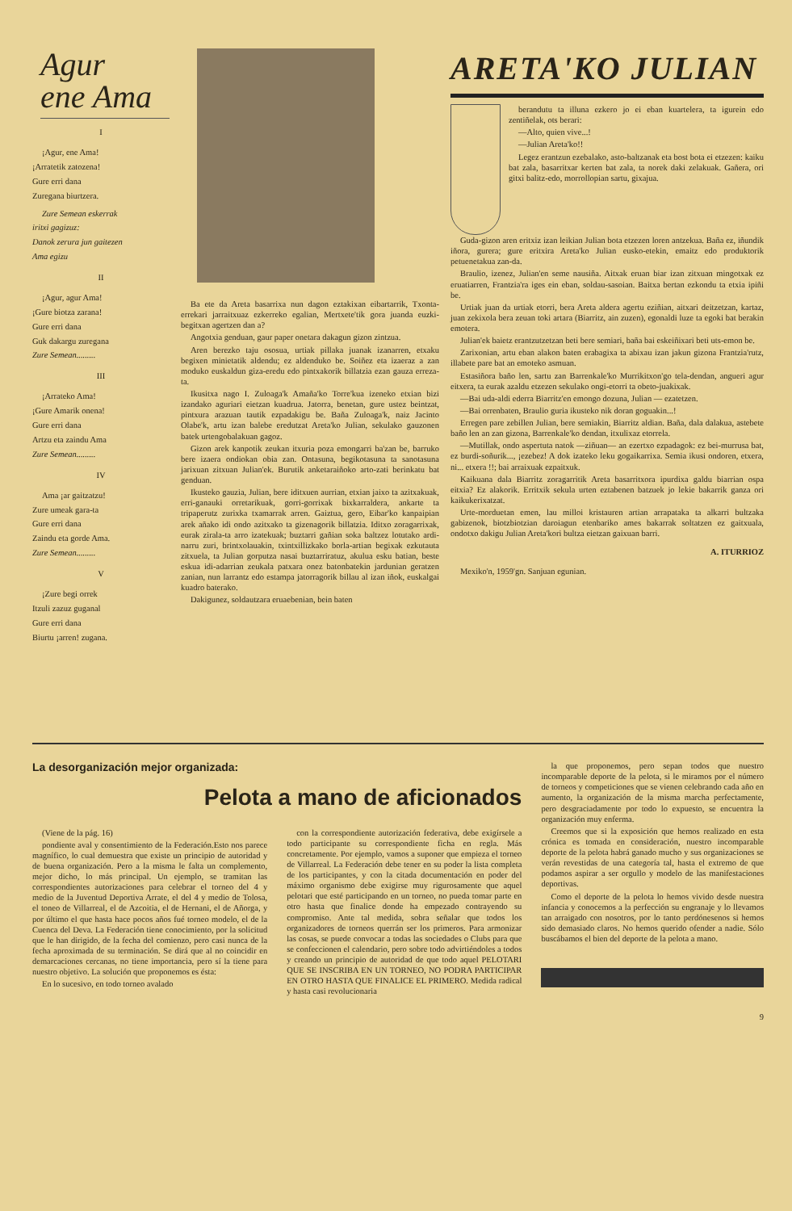Agur
ene Ama
I
¡Agur, ene Ama!
¡Arratetik zatozena!
Gure erri dana
Zuregana biurtzera.
Zure Semean eskerrak
iritxi gagizuz:
Danok zerura jun gaitezen
Ama egizu
II
¡Agur, agur Ama!
¡Gure biotza zarana!
Gure erri dana
Guk dakargu zuregana
Zure Semean.........
III
¡Arrateko Ama!
¡Gure Amarik onena!
Gure erri dana
Artzu eta zaindu Ama
Zure Semean.........
IV
Ama ¡ar gaitzatzu!
Zure umeak gara-ta
Gure erri dana
Zaindu eta gorde Ama.
Zure Semean.........
V
¡Zure begi orrek
Itzuli zazuz guganal
Gure erri dana
Biurtu ¡arren! zugana.
Ba ete da Areta basarrixa nun dagon eztakixan eibartarrik, Txonta-errekari jarraitxuaz ezkerreko egalian, Mertxete'tik gora juanda euzki-begitxan agertzen dan a?
Angotxia genduan, gaur paper onetara dakagun gizon zintzua.
Aren berezko taju ososua, urtiak pillaka juanak izanarren, etxaku begixen minietatik aldendu; ez aldenduko be. Soiñez eta izaeraz a zan moduko euskaldun giza-eredu edo pintxakorik billatzia ezan gauza erreza-ta.
Ikusitxa nago I. Zuloaga'k Amaña'ko Torre'kua izeneko etxian bizi izandako aguriari eietzan kuadrua. Jatorra, benetan, gure ustez beintzat, pintxura arazuan tautik ezpadakigu be. Baña Zuloaga'k, naiz Jacinto Olabe'k, artu izan balebe eredutzat Areta'ko Julian, sekulako gauzonen batek urtengobalakuan gagoz.
Gizon arek kanpotik zeukan itxuria poza emongarri ba'zan be, barruko bere izaera ondiokan obia zan. Ontasuna, begikotasuna ta sanotasuna jarixuan zitxuan Julian'ek. Burutik anketaraiñoko arto-zati berinkatu bat genduan.
Ikusteko gauzia, Julian, bere iditxuen aurrian, etxian jaixo ta azitxakuak, erri-ganauki orretarikuak, gorri-gorrixak bixkarraldera, ankarte ta tripaperutz zurixka txamarrak arren. Gaiztua, gero, Eibar'ko kanpaipian arek añako idi ondo azitxako ta gizenagorik billatzia. Iditxo zoragarrixak, eurak zirala-ta arro izatekuak; buztarri gañian soka baltzez lotutako ardi-narru zuri, brintxolauakin, txintxillizkako borla-artian begixak ezkutauta zitxuela, ta Julian gorputza nasai buztarriratuz, akulua esku batian, beste eskua idi-adarrian zeukala patxara onez batonbatekin jardunian geratzen zanian, nun larrantz edo estampa jatorragorik billau al izan iñok, euskalgai kuadro baterako.
Dakigunez, soldautzara eruaebenian, bein baten
ARETA'KO JULIAN
berandutu ta illuna ezkero jo ei eban kuartelera, ta igurein edo zentiñelak, ots berari:
—Alto, quien vive...!
—Julian Areta'ko!!
Legez erantzun ezebalako, asto-baltzanak eta bost bota ei etzezen: kaiku bat zala, basarritxar kerten bat zala, ta norek daki zelakuak. Gañera, ori gitxi balitz-edo, morrollopian sartu, gixajua.
Guda-gizon aren eritxiz izan leikian Julian bota etzezen loren antzekua. Baña ez, iñundik iñora, gurera; gure eritxira Areta'ko Julian eusko-etekin, emaitz edo produktorik petuenetakua zan-da.
Braulio, izenez, Julian'en seme nausiña. Aitxak eruan biar izan zitxuan mingotxak ez eruatiarren, Frantzia'ra iges ein eban, soldau-sasoian. Baitxa bertan ezkondu ta etxia ipiñi be.
Urtiak juan da urtiak etorri, bera Areta aldera agertu eziñian, aitxari deitzetzan, kartaz, juan zekixola bera zeuan toki artara (Biarritz, ain zuzen), egonaldi luze ta egoki bat berakin emotera.
Julian'ek baietz erantzutzetzan beti bere semiari, baña bai eskeiñixari beti uts-emon be.
Zarixonian, artu eban alakon baten erabagixa ta abixau izan jakun gizona Frantzia'rutz, illabete pare bat an emoteko asmuan.
Estasiñora baño len, sartu zan Barrenkale'ko Murrikitxon'go tela-dendan, angueri agur eitxera, ta eurak azaldu etzezen sekulako ongi-etorri ta obeto-juakixak.
—Bai uda-aldi ederra Biarritz'en emongo dozuna, Julian — ezatetzen.
—Bai orrenbaten, Braulio guria ikusteko nik doran goguakin...!
Erregen pare zebillen Julian, bere semiakin, Biarritz aldian. Baña, dala dalakua, astebete baño len an zan gizona, Barrenkale'ko dendan, itxulixaz etorrela.
—Mutillak, ondo aspertuta natok —ziñuan— an ezertxo ezpadagok: ez bei-murrusa bat, ez burdi-soñurik..., ¡ezebez! A dok izateko leku gogaikarrixa. Semia ikusi ondoren, etxera, ni... etxera !!; bai arraixuak ezpaitxuk.
Kaikuana dala Biarritz zoragarritik Areta basarritxora ipurdixa galdu biarrian ospa eitxia? Ez alakorik. Erritxik sekula urten eztabenen batzuek jo lekie bakarrik ganza ori kaikukerixatzat.
Urte-morduetan emen, lau milloi kristauren artian arrapataka ta alkarri bultzaka gabizenok, biotzbiotzian daroiagun etenbariko ames bakarrak soltatzen ez gaitxuala, ondotxo dakigu Julian Areta'kori bultza eietzan gaixuan barri.
A. ITURRIOZ
Mexiko'n, 1959'gn. Sanjuan egunian.
La desorganización mejor organizada:
Pelota a mano de aficionados
(Viene de la pág. 16)
pondiente aval y consentimiento de la Federación.Esto nos parece magnífico, lo cual demuestra que existe un principio de autoridad y de buena organización. Pero a la misma le falta un complemento, mejor dicho, lo más principal. Un ejemplo, se tramitan las correspondientes autorizaciones para celebrar el torneo del 4 y medio de la Juventud Deportiva Arrate, el del 4 y medio de Tolosa, el toneo de Villarreal, el de Azcoitia, el de Hernani, el de Añorga, y por último el que hasta hace pocos años fué torneo modelo, el de la Cuenca del Deva. La Federación tiene conocimiento, por la solicitud que le han dirigido, de la fecha del comienzo, pero casi nunca de la fecha aproximada de su terminación. Se dirá que al no coincidir en demarcaciones cercanas, no tiene importancia, pero sí la tiene para nuestro objetivo. La solución que proponemos es ésta:
En lo sucesivo, en todo torneo avalado
con la correspondiente autorización federativa, debe exigírsele a todo participante su correspondiente ficha en regla. Más concretamente. Por ejemplo, vamos a suponer que empieza el torneo de Villarreal. La Federación debe tener en su poder la lista completa de los participantes, y con la citada documentación en poder del máximo organismo debe exigirse muy rigurosamente que aquel pelotari que esté participando en un torneo, no pueda tomar parte en otro hasta que finalice donde ha empezado contrayendo su compromiso. Ante tal medida, sobra señalar que todos los organizadores de torneos querrán ser los primeros. Para armonizar las cosas, se puede convocar a todas las sociedades o Clubs para que se confeccionen el calendario, pero sobre todo advirtiéndoles a todos y creando un principio de autoridad de que todo aquel PELOTARI QUE SE INSCRIBA EN UN TORNEO, NO PODRA PARTICIPAR EN OTRO HASTA QUE FINALICE EL PRIMERO. Medida radical y hasta casi revolucionaria
la que proponemos, pero sepan todos que nuestro incomparable deporte de la pelota, si le miramos por el número de torneos y competiciones que se vienen celebrando cada año en aumento, la organización de la misma marcha perfectamente, pero desgraciadamente por todo lo expuesto, se encuentra la organización muy enferma.
Creemos que si la exposición que hemos realizado en esta crónica es tomada en consideración, nuestro incomparable deporte de la pelota habrá ganado mucho y sus organizaciones se verán revestidas de una categoría tal, hasta el extremo de que podamos aspirar a ser orgullo y modelo de las manifestaciones deportivas.
Como el deporte de la pelota lo hemos vivido desde nuestra infancia y conocemos a la perfección su engranaje y lo llevamos tan arraigado con nosotros, por lo tanto perdónesenos si hemos sido demasiado claros. No hemos querido ofender a nadie. Sólo buscábamos el bien del deporte de la pelota a mano.
9